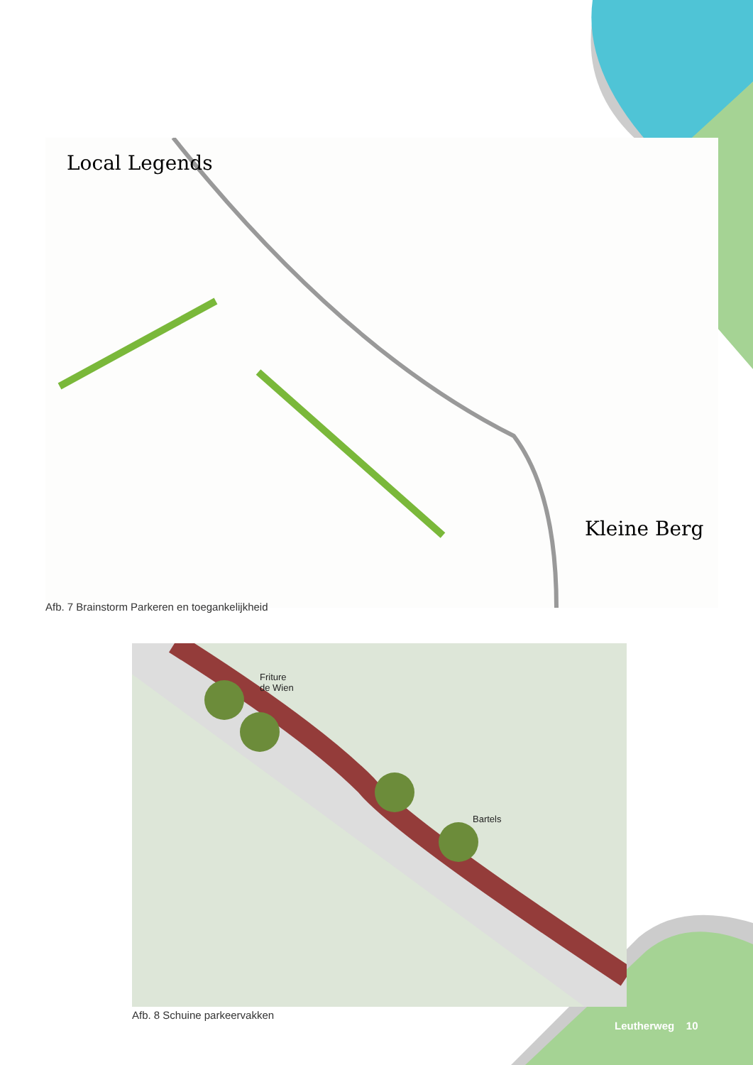Local Legends
Kleine Berg
Afb. 7 Brainstorm Parkeren en toegankelijkheid
Friture
de Wien
Bartels
Afb. 8 Schuine parkeervakken
Leutherweg 10